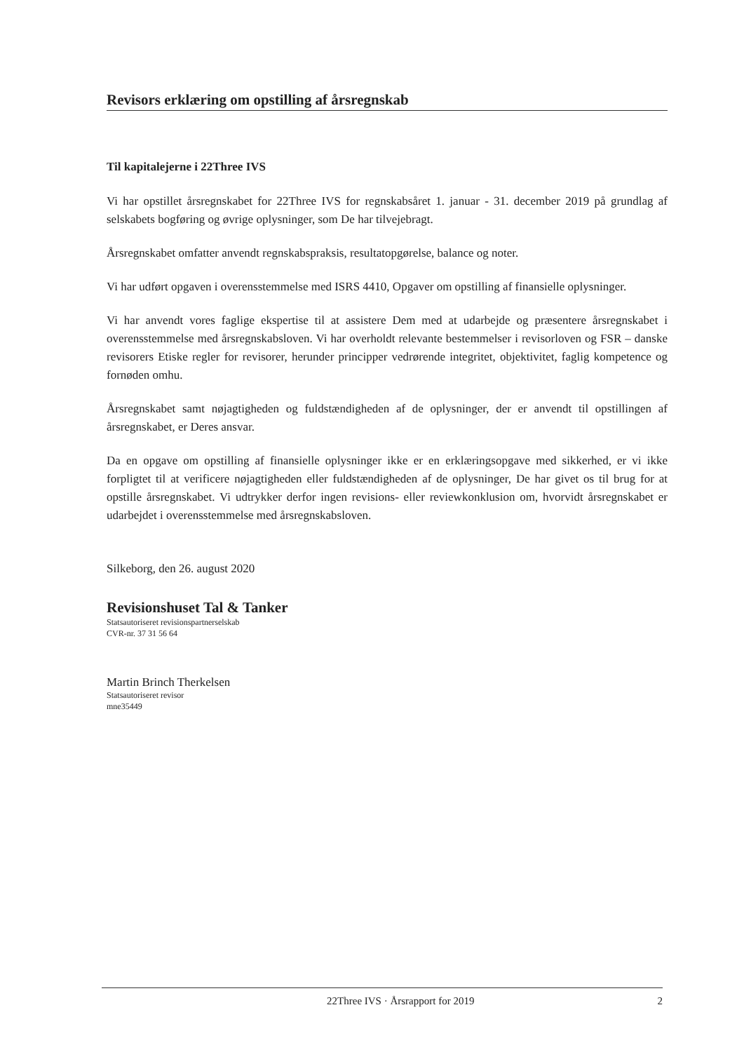Revisors erklæring om opstilling af årsregnskab
Til kapitalejerne i 22Three IVS
Vi har opstillet årsregnskabet for 22Three IVS for regnskabsåret 1. januar - 31. december 2019 på grundlag af selskabets bogføring og øvrige oplysninger, som De har tilvejebragt.
Årsregnskabet omfatter anvendt regnskabspraksis, resultatopgørelse, balance og noter.
Vi har udført opgaven i overensstemmelse med ISRS 4410, Opgaver om opstilling af finansielle oplysninger.
Vi har anvendt vores faglige ekspertise til at assistere Dem med at udarbejde og præsentere årsregnskabet i overensstemmelse med årsregnskabsloven. Vi har overholdt relevante bestemmelser i revisorloven og FSR – danske revisorers Etiske regler for revisorer, herunder principper vedrørende integritet, objektivitet, faglig kompetence og fornøden omhu.
Årsregnskabet samt nøjagtigheden og fuldstændigheden af de oplysninger, der er anvendt til opstillingen af årsregnskabet, er Deres ansvar.
Da en opgave om opstilling af finansielle oplysninger ikke er en erklæringsopgave med sikkerhed, er vi ikke forpligtet til at verificere nøjagtigheden eller fuldstændigheden af de oplysninger, De har givet os til brug for at opstille årsregnskabet. Vi udtrykker derfor ingen revisions- eller reviewkonklusion om, hvorvidt årsregnskabet er udarbejdet i overensstemmelse med årsregnskabsloven.
Silkeborg, den 26. august 2020
Revisionshuset Tal & Tanker
Statsautoriseret revisionspartnerselskab
CVR-nr. 37 31 56 64
Martin Brinch Therkelsen
Statsautoriseret revisor
mne35449
22Three IVS · Årsrapport for 2019 2